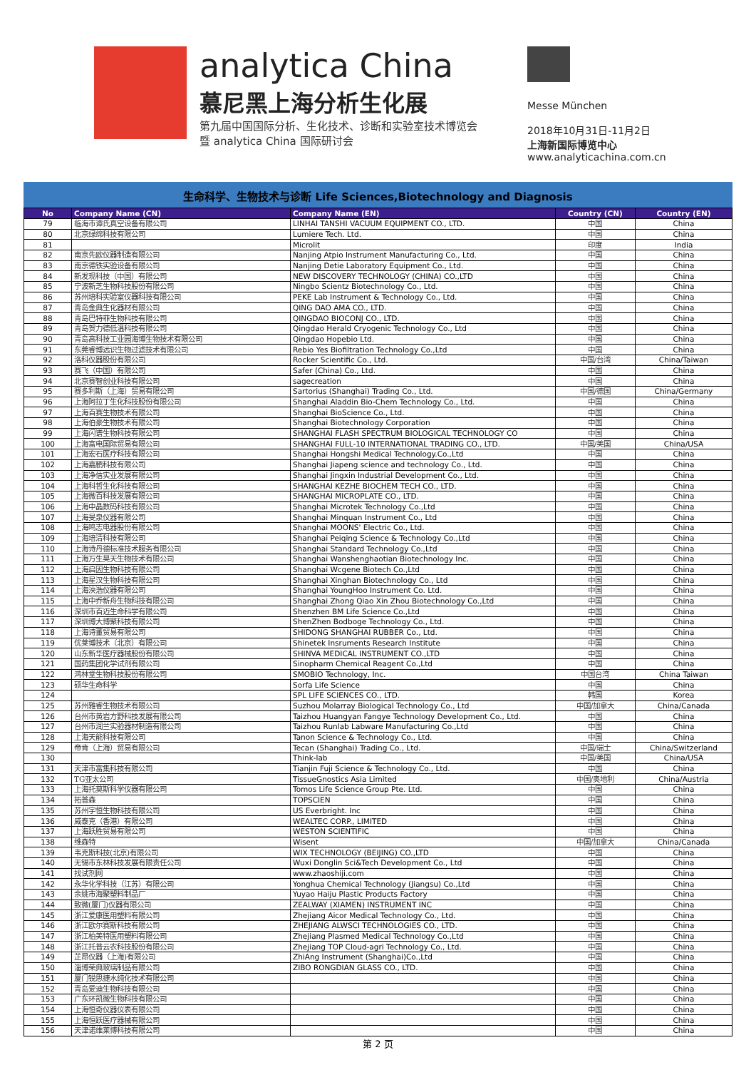analytica China
慕尼黑上海分析生化展
第九届中国国际分析、生化技术、诊断和实验室技术博览会
暨 analytica China 国际研讨会
Messe München
2018年10月31日-11月2日
上海新国际博览中心
www.analyticachina.com.cn
生命科学、生物技术与诊断 Life Sciences,Biotechnology and Diagnosis
| No | Company Name (CN) | Company Name (EN) | Country (CN) | Country (EN) |
| --- | --- | --- | --- | --- |
| 79 | 临海市谭氏真空设备有限公司 | LINHAI TANSHI VACUUM EQUIPMENT CO., LTD. | 中国 | China |
| 80 | 北京绿绵科技有限公司 | Lumiere Tech. Ltd. | 中国 | China |
| 81 | | Microlit | 印度 | India |
| 82 | 南京先欧仪器制造有限公司 | Nanjing Atpio Instrument Manufacturing Co., Ltd. | 中国 | China |
| 83 | 南京德铁实验设备有限公司 | Nanjing Detie Laboratory Equipment Co., Ltd. | 中国 | China |
| 84 | 新发现科技（中国）有限公司 | NEW DISCOVERY TECHNOLOGY (CHINA) CO.,LTD | 中国 | China |
| 85 | 宁波新芝生物科技股份有限公司 | Ningbo Scientz Biotechnology Co., Ltd. | 中国 | China |
| 86 | 苏州培科实验室仪器科技有限公司 | PEKE Lab Instrument & Technology Co., Ltd. | 中国 | China |
| 87 | 青岛金典生化器材有限公司 | QING DAO AMA CO., LTD. | 中国 | China |
| 88 | 青岛巴特菲生物科技有限公司 | QINGDAO BIOCONJ CO., LTD. | 中国 | China |
| 89 | 青岛贺力德低温科技有限公司 | Qingdao Herald Cryogenic Technology Co., Ltd | 中国 | China |
| 90 | 青岛高科技工业园海博生物技术有限公司 | Qingdao Hopebio Ltd. | 中国 | China |
| 91 | 东莞睿博远识生物过滤技术有限公司 | Rebio Yes Biofiltration Technology Co.,Ltd | 中国 | China |
| 92 | 洛科仪器股份有限公司 | Rocker Scientific Co., Ltd. | 中国/台湾 | China/Taiwan |
| 93 | 赛飞（中国）有限公司 | Safer (China) Co., Ltd. | 中国 | China |
| 94 | 北京赛智创业科技有限公司 | sagecreation | 中国 | China |
| 95 | 赛多利斯（上海）贸易有限公司 | Sartorius (Shanghai) Trading Co., Ltd. | 中国/德国 | China/Germany |
| 96 | 上海阿拉丁生化科技股份有限公司 | Shanghai Aladdin Bio-Chem Technology Co., Ltd. | 中国 | China |
| 97 | 上海百赛生物技术有限公司 | Shanghai BioScience Co., Ltd. | 中国 | China |
| 98 | 上海伯豪生物技术有限公司 | Shanghai Biotechnology Corporation | 中国 | China |
| 99 | 上海闪谱生物科技有限公司 | SHANGHAI FLASH SPECTRUM BIOLOGICAL TECHNOLOGY CO | 中国 | China |
| 100 | 上海富电国际贸易有限公司 | SHANGHAI FULL-10 INTERNATIONAL TRADING CO., LTD. | 中国/美国 | China/USA |
| 101 | 上海宏石医疗科技有限公司 | Shanghai Hongshi Medical Technology.Co.,Ltd | 中国 | China |
| 102 | 上海嘉鹏科技有限公司 | Shanghai Jiapeng science and technology Co., Ltd. | 中国 | China |
| 103 | 上海净信实业发展有限公司 | Shanghai Jingxin Industrial Development Co., Ltd. | 中国 | China |
| 104 | 上海科哲生化科技有限公司 | SHANGHAI KEZHE BIOCHEM TECH CO., LTD. | 中国 | China |
| 105 | 上海微百科技发展有限公司 | SHANGHAI MICROPLATE CO., LTD. | 中国 | China |
| 106 | 上海中晶数码科技有限公司 | Shanghai Microtek Technology Co.,Ltd | 中国 | China |
| 107 | 上海旻泉仪器有限公司 | Shanghai Minquan Instrument Co., Ltd | 中国 | China |
| 108 | 上海鸣志电器股份有限公司 | Shanghai MOONS' Electric Co., Ltd. | 中国 | China |
| 109 | 上海培清科技有限公司 | Shanghai Peiqing Science & Technology Co.,Ltd | 中国 | China |
| 110 | 上海诗丹德标准技术服务有限公司 | Shanghai Standard Technology Co.,Ltd | 中国 | China |
| 111 | 上海万生昊天生物技术有限公司 | Shanghai Wanshenghaotian Biotechnology Inc. | 中国 | China |
| 112 | 上海启因生物科技有限公司 | Shanghai Wcgene Biotech Co.,Ltd | 中国 | China |
| 113 | 上海星汉生物科技有限公司 | Shanghai Xinghan Biotechnology Co., Ltd | 中国 | China |
| 114 | 上海泱浩仪器有限公司 | Shanghai YoungHoo Instrument Co. Ltd. | 中国 | China |
| 115 | 上海中乔新舟生物科技有限公司 | Shanghai Zhong Qiao Xin Zhou Biotechnology Co.,Ltd | 中国 | China |
| 116 | 深圳市百迈生命科学有限公司 | Shenzhen BM Life Science Co.,Ltd | 中国 | China |
| 117 | 深圳博大博聚科技有限公司 | ShenZhen Bodboge Technology Co., Ltd. | 中国 | China |
| 118 | 上海诗董贸易有限公司 | SHIDONG SHANGHAI RUBBER Co., Ltd. | 中国 | China |
| 119 | 优莱博技术（北京）有限公司 | Shinetek Insruments Research Institute | 中国 | China |
| 120 | 山东新华医疗器械股份有限公司 | SHINVA MEDICAL INSTRUMENT CO.,LTD | 中国 | China |
| 121 | 国药集团化学试剂有限公司 | Sinopharm Chemical Reagent Co.,Ltd | 中国 | China |
| 122 | 鸿林堂生物科技股份有限公司 | SMOBIO Technology, Inc. | 中国台湾 | China Taiwan |
| 123 | 硕华生命科学 | Sorfa Life Science | 中国 | China |
| 124 | | SPL LIFE SCIENCES CO., LTD. | 韩国 | Korea |
| 125 | 苏州雅睿生物技术有限公司 | Suzhou Molarray Biological Technology Co., Ltd | 中国/加拿大 | China/Canada |
| 126 | 台州市黄岩方野科技发展有限公司 | Taizhou Huangyan Fangye Technology Development Co., Ltd. | 中国 | China |
| 127 | 台州市润兰实验器材制造有限公司 | Taizhou Runlab Labware Manufacturing Co.,Ltd | 中国 | China |
| 128 | 上海天能科技有限公司 | Tanon Science & Technology Co., Ltd. | 中国 | China |
| 129 | 帝肯（上海）贸易有限公司 | Tecan (Shanghai) Trading Co., Ltd. | 中国/瑞士 | China/Switzerland |
| 130 | | Think-lab | 中国/美国 | China/USA |
| 131 | 天津市富集科技有限公司 | Tianjin Fuji Science & Technology Co., Ltd. | 中国 | China |
| 132 | TG亚太公司 | TissueGnostics Asia Limited | 中国/奥地利 | China/Austria |
| 133 | 上海托莫斯科学仪器有限公司 | Tomos Life Science Group Pte. Ltd. | 中国 | China |
| 134 | 拓普森 | TOPSCIEN | 中国 | China |
| 135 | 苏州宇恒生物科技有限公司 | US Everbright. Inc | 中国 | China |
| 136 | 威泰克（香港）有限公司 | WEALTEC CORP., LIMITED | 中国 | China |
| 137 | 上海跃胜贸易有限公司 | WESTON SCIENTIFIC | 中国 | China |
| 138 | 维森特 | Wisent | 中国/加拿大 | China/Canada |
| 139 | 韦克斯科技(北京)有限公司 | WIX TECHNOLOGY (BEIJING) CO.,LTD | 中国 | China |
| 140 | 无锡市东林科技发展有限责任公司 | Wuxi Donglin Sci&Tech Development Co., Ltd | 中国 | China |
| 141 | 找试剂网 | www.zhaoshiji.com | 中国 | China |
| 142 | 永华化学科技（江苏）有限公司 | Yonghua Chemical Technology (Jiangsu) Co.,Ltd | 中国 | China |
| 143 | 余姚市海聚塑料制品厂 | Yuyao Haiju Plastic Products Factory | 中国 | China |
| 144 | 致微(厦门)仪器有限公司 | ZEALWAY (XIAMEN) INSTRUMENT INC | 中国 | China |
| 145 | 浙江爱康医用塑料有限公司 | Zhejiang Aicor Medical Technology Co., Ltd. | 中国 | China |
| 146 | 浙江欧尔赛斯科技有限公司 | ZHEJIANG ALWSCI TECHNOLOGIES CO., LTD. | 中国 | China |
| 147 | 浙江柏美特医用塑料有限公司 | Zhejiang Plasmed Medical Technology Co.,Ltd | 中国 | China |
| 148 | 浙江托普云农科技股份有限公司 | Zhejiang TOP Cloud-agri Technology Co., Ltd. | 中国 | China |
| 149 | 芷昂仪器（上海)有限公司 | ZhiAng Instrument (Shanghai)Co.,Ltd | 中国 | China |
| 150 | 淄博荣典玻璃制品有限公司 | ZIBO RONGDIAN GLASS CO., LTD. | 中国 | China |
| 151 | 厦门锐思捷水纯化技术有限公司 | | 中国 | China |
| 152 | 青岛爱迪生物科技有限公司 | | 中国 | China |
| 153 | 广东环凯微生物科技有限公司 | | 中国 | China |
| 154 | 上海恒奇仪器仪表有限公司 | | 中国 | China |
| 155 | 上海恒跃医疗器械有限公司 | | 中国 | China |
| 156 | 天津诺维莱博科技有限公司 | | 中国 | China |
第 2 页